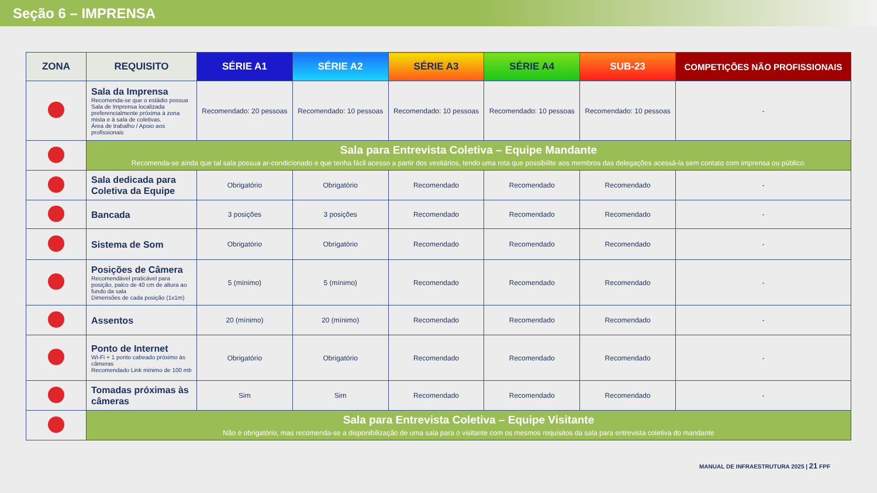Seção 6 – IMPRENSA
| ZONA | REQUISITO | SÉRIE A1 | SÉRIE A2 | SÉRIE A3 | SÉRIE A4 | SUB-23 | COMPETIÇÕES NÃO PROFISSIONAIS |
| --- | --- | --- | --- | --- | --- | --- | --- |
| | Sala da Imprensa Recomenda-se que o estádio possua Sala de Imprensa localizada preferencialmente próxima à zona mista e à sala de coletivas. Área de trabalho / Apoio aos profissionais | Recomendado: 20 pessoas | Recomendado: 10 pessoas | Recomendado: 10 pessoas | Recomendado: 10 pessoas | Recomendado: 10 pessoas | - |
| | Sala para Entrevista Coletiva – Equipe Mandante Recomenda-se ainda que tal sala possua ar-condicionado e que tenha fácil acesso a partir dos vestiários, tendo uma rota que possibilite aos membros das delegações acessá-la sem contato com imprensa ou público. | | | | | | |
| | Sala dedicada para Coletiva da Equipe | Obrigatório | Obrigatório | Recomendado | Recomendado | Recomendado | - |
| | Bancada | 3 posições | 3 posições | Recomendado | Recomendado | Recomendado | - |
| | Sistema de Som | Obrigatório | Obrigatório | Recomendado | Recomendado | Recomendado | - |
| | Posições de Câmera Recomendável praticável para posição, palco de 40 cm de altura ao fundo da sala Dimensões de cada posição (1x1m) | 5 (mínimo) | 5 (mínimo) | Recomendado | Recomendado | Recomendado | - |
| | Assentos | 20 (mínimo) | 20 (mínimo) | Recomendado | Recomendado | Recomendado | - |
| | Ponto de Internet Wi-Fi + 1 ponto cabeado próximo às câmeras Recomendado Link mínimo de 100 mb | Obrigatório | Obrigatório | Recomendado | Recomendado | Recomendado | - |
| | Tomadas próximas às câmeras | Sim | Sim | Recomendado | Recomendado | Recomendado | - |
| | Sala para Entrevista Coletiva – Equipe Visitante Não é obrigatório, mas recomenda-se a disponibilização de uma sala para o visitante com os mesmos requisitos da sala para entrevista coletiva do mandante | | | | | | |
MANUAL DE INFRAESTRUTURA 2025 | 21 FPF